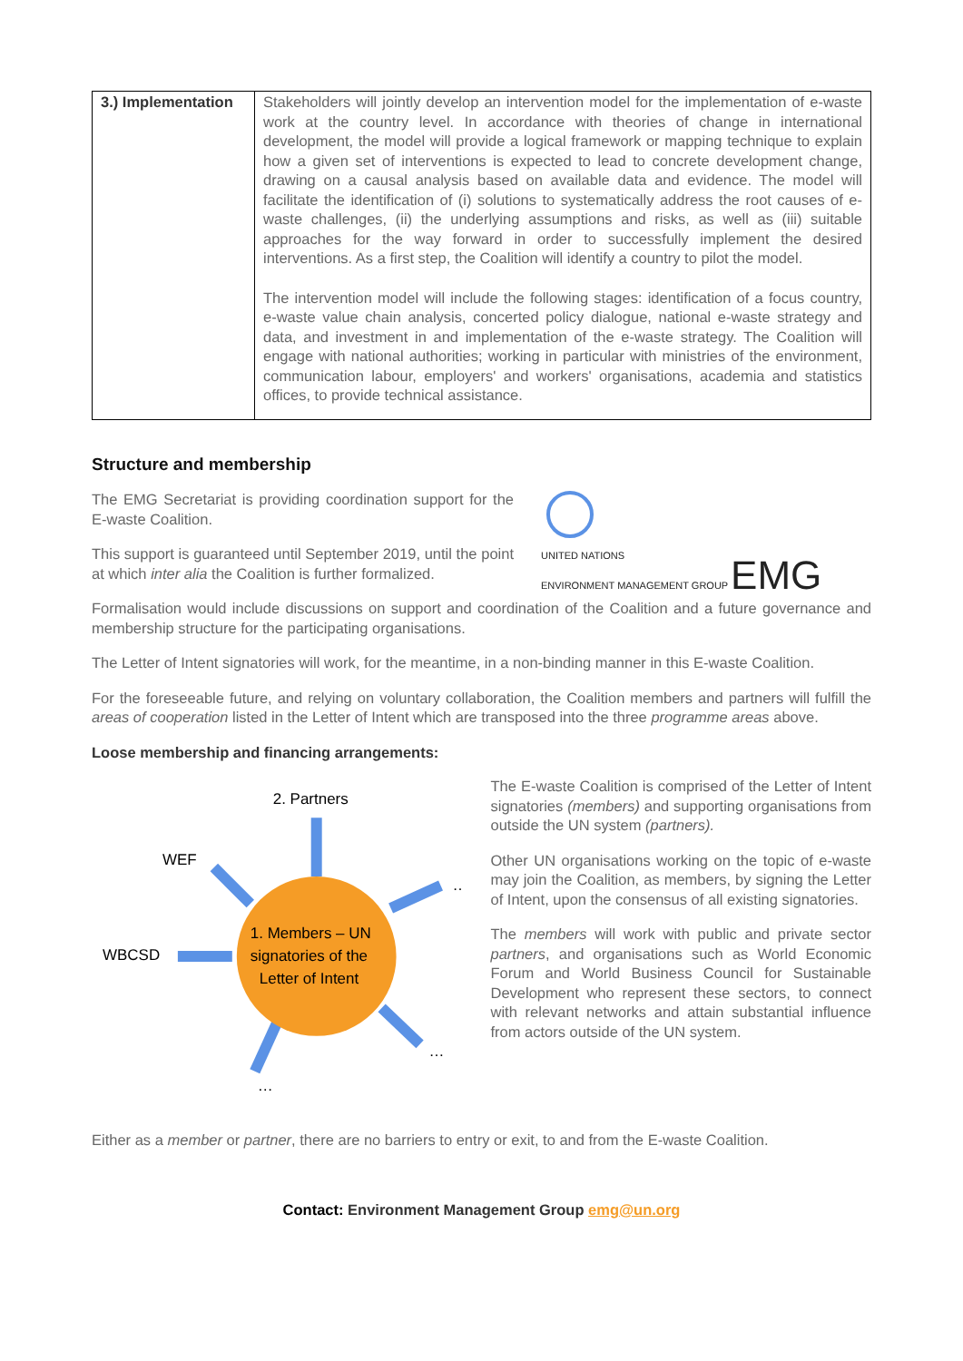| 3.) Implementation | Stakeholders will jointly develop an intervention model for the implementation of e-waste work at the country level. In accordance with theories of change in international development, the model will provide a logical framework or mapping technique to explain how a given set of interventions is expected to lead to concrete development change, drawing on a causal analysis based on available data and evidence. The model will facilitate the identification of (i) solutions to systematically address the root causes of e-waste challenges, (ii) the underlying assumptions and risks, as well as (iii) suitable approaches for the way forward in order to successfully implement the desired interventions. As a first step, the Coalition will identify a country to pilot the model. The intervention model will include the following stages: identification of a focus country, e-waste value chain analysis, concerted policy dialogue, national e-waste strategy and data, and investment in and implementation of the e-waste strategy. The Coalition will engage with national authorities; working in particular with ministries of the environment, communication labour, employers' and workers' organisations, academia and statistics offices, to provide technical assistance. |
Structure and membership
The EMG Secretariat is providing coordination support for the E-waste Coalition.
This support is guaranteed until September 2019, until the point at which inter alia the Coalition is further formalized.
UNITED NATIONS
ENVIRONMENT MANAGEMENT GROUP EMG
Formalisation would include discussions on support and coordination of the Coalition and a future governance and membership structure for the participating organisations.
The Letter of Intent signatories will work, for the meantime, in a non-binding manner in this E-waste Coalition.
For the foreseeable future, and relying on voluntary collaboration, the Coalition members and partners will fulfill the areas of cooperation listed in the Letter of Intent which are transposed into the three programme areas above.
Loose membership and financing arrangements:
2. Partners
WEF
WBCSD
…
…
…
1. Members – UN
signatories of the
Letter of Intent
The E-waste Coalition is comprised of the Letter of Intent signatories (members) and supporting organisations from outside the UN system (partners).
Other UN organisations working on the topic of e-waste may join the Coalition, as members, by signing the Letter of Intent, upon the consensus of all existing signatories.
The members will work with public and private sector partners, and organisations such as World Economic Forum and World Business Council for Sustainable Development who represent these sectors, to connect with relevant networks and attain substantial influence from actors outside of the UN system.
Either as a member or partner, there are no barriers to entry or exit, to and from the E-waste Coalition.
Contact: Environment Management Group emg@un.org